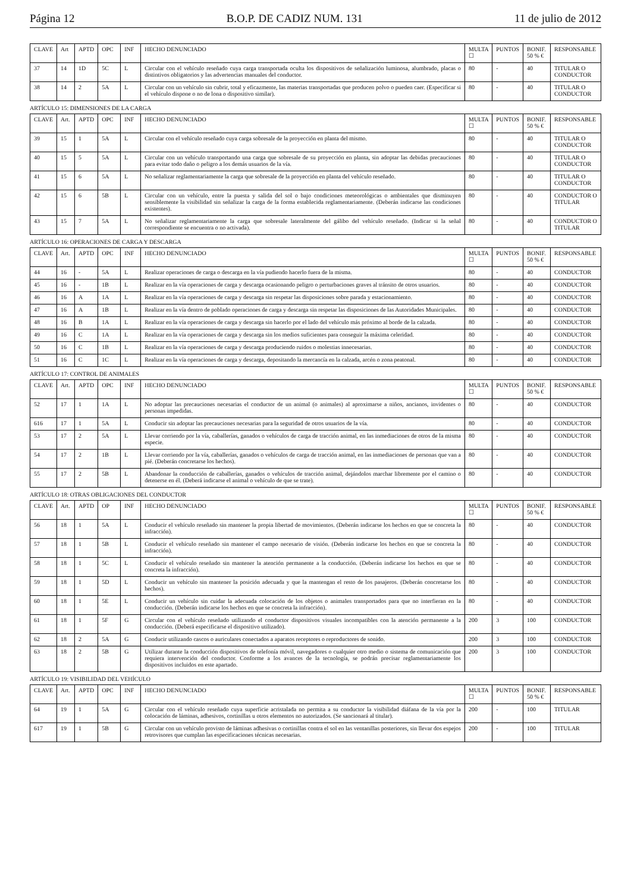Página 12 B.O.P. DE CADIZ NUM. 131 11 de julio de 2012
| CLAVE | Art | APTD | OPC | INF | HECHO DENUNCIADO | MULTA ☐ | PUNTOS | BONIF. 50 % € | RESPONSABLE |
| --- | --- | --- | --- | --- | --- | --- | --- | --- | --- |
| 37 | 14 | 1D | 5C | L | Circular con el vehículo reseñado cuya carga transportada oculta los dispositivos de señalización luminosa, alumbrado, placas o distintivos obligatorios y las advertencias manuales del conductor. | 80 | - | 40 | TITULAR O CONDUCTOR |
| 38 | 14 | 2 | 5A | L | Circular con un vehículo sin cubrir, total y eficazmente, las materias transportadas que producen polvo o pueden caer. (Especificar si el vehículo dispone o no de lona o dispositivo similar). | 80 | - | 40 | TITULAR O CONDUCTOR |
ARTÍCULO 15: DIMENSIONES DE LA CARGA
| CLAVE | Art. | APTD | OPC | INF | HECHO DENUNCIADO | MULTA ☐ | PUNTOS | BONIF. 50 % € | RESPONSABLE |
| --- | --- | --- | --- | --- | --- | --- | --- | --- | --- |
| 39 | 15 | 1 | 5A | L | Circular con el vehículo reseñado cuya carga sobresale de la proyección en planta del mismo. | 80 | - | 40 | TITULAR O CONDUCTOR |
| 40 | 15 | 5 | 5A | L | Circular con un vehículo transportando una carga que sobresale de su proyección en planta, sin adoptar las debidas precauciones para evitar todo daño o peligro a los demás usuarios de la vía. | 80 | - | 40 | TITULAR O CONDUCTOR |
| 41 | 15 | 6 | 5A | L | No señalizar reglamentariamente la carga que sobresale de la proyección en planta del vehículo reseñado. | 80 | - | 40 | TITULAR O CONDUCTOR |
| 42 | 15 | 6 | 5B | L | Circular con un vehículo, entre la puesta y salida del sol o bajo condiciones meteorológicas o ambientales que disminuyen sensiblemente la visibilidad sin señalizar la carga de la forma establecida reglamentariamente. (Deberán indicarse las condiciones existentes). | 80 | - | 40 | CONDUCTOR O TITULAR |
| 43 | 15 | 7 | 5A | L | No señalizar reglamentariamente la carga que sobresale lateralmente del gálibo del vehículo reseñado. (Indicar si la señal correspondiente se encuentra o no activada). | 80 | - | 40 | CONDUCTOR O TITULAR |
ARTÍCULO 16: OPERACIONES DE CARGA Y DESCARGA
| CLAVE | Art. | APTD | OPC | INF | HECHO DENUNCIADO | MULTA ☐ | PUNTOS | BONIF. 50 % € | RESPONSABLE |
| --- | --- | --- | --- | --- | --- | --- | --- | --- | --- |
| 44 | 16 | - | 5A | L | Realizar operaciones de carga o descarga en la vía pudiendo hacerlo fuera de la misma. | 80 | - | 40 | CONDUCTOR |
| 45 | 16 | - | 1B | L | Realizar en la vía operaciones de carga y descarga ocasionando peligro o perturbaciones graves al tránsito de otros usuarios. | 80 | - | 40 | CONDUCTOR |
| 46 | 16 | A | 1A | L | Realizar en la vía operaciones de carga y descarga sin respetar las disposiciones sobre parada y estacionamiento. | 80 | - | 40 | CONDUCTOR |
| 47 | 16 | A | 1B | L | Realizar en la vía dentro de poblado operaciones de carga y descarga sin respetar las disposiciones de las Autoridades Municipales. | 80 | - | 40 | CONDUCTOR |
| 48 | 16 | B | 1A | L | Realizar en la vía operaciones de carga y descarga sin hacerlo por el lado del vehículo más próximo al borde de la calzada. | 80 | - | 40 | CONDUCTOR |
| 49 | 16 | C | 1A | L | Realizar en la vía operaciones de carga y descarga sin los medios suficientes para conseguir la máxima celeridad. | 80 | - | 40 | CONDUCTOR |
| 50 | 16 | C | 1B | L | Realizar en la vía operaciones de carga y descarga produciendo ruidos o molestias innecesarias. | 80 | - | 40 | CONDUCTOR |
| 51 | 16 | C | 1C | L | Realizar en la vía operaciones de carga y descarga, depositando la mercancía en la calzada, arcén o zona peatonal. | 80 | - | 40 | CONDUCTOR |
ARTÍCULO 17: CONTROL DE ANIMALES
| CLAVE | Art. | APTD | OPC | INF | HECHO DENUNCIADO | MULTA ☐ | PUNTOS | BONIF. 50 % € | RESPONSABLE |
| --- | --- | --- | --- | --- | --- | --- | --- | --- | --- |
| 52 | 17 | 1 | 1A | L | No adoptar las precauciones necesarias el conductor de un animal (o animales) al aproximarse a niños, ancianos, invidentes o personas impedidas. | 80 | - | 40 | CONDUCTOR |
| 616 | 17 | 1 | 5A | L | Conducir sin adoptar las precauciones necesarias para la seguridad de otros usuarios de la vía. | 80 | - | 40 | CONDUCTOR |
| 53 | 17 | 2 | 5A | L | Llevar corriendo por la vía, caballerías, ganados o vehículos de carga de tracción animal, en las inmediaciones de otros de la misma especie. | 80 | - | 40 | CONDUCTOR |
| 54 | 17 | 2 | 1B | L | Llevar corriendo por la vía, caballerías, ganados o vehículos de carga de tracción animal, en las inmediaciones de personas que van a pié. (Deberán concretarse los hechos). | 80 | - | 40 | CONDUCTOR |
| 55 | 17 | 2 | 5B | L | Abandonar la conducción de caballerías, ganados o vehículos de tracción animal, dejándolos marchar libremente por el camino o detenerse en él. (Deberá indicarse el animal o vehículo de que se trate). | 80 | - | 40 | CONDUCTOR |
ARTÍCULO 18: OTRAS OBLIGACIONES DEL CONDUCTOR
| CLAVE | Art. | APTD | OP | INF | HECHO DENUNCIADO | MULTA ☐ | PUNTOS | BONIF. 50 % € | RESPONSABLE |
| --- | --- | --- | --- | --- | --- | --- | --- | --- | --- |
| 56 | 18 | 1 | 5A | L | Conducir el vehículo reseñado sin mantener la propia libertad de movimientos. (Deberán indicarse los hechos en que se concreta la infracción). | 80 | - | 40 | CONDUCTOR |
| 57 | 18 | 1 | 5B | L | Conducir el vehículo reseñado sin mantener el campo necesario de visión. (Deberán indicarse los hechos en que se concreta la infracción). | 80 | - | 40 | CONDUCTOR |
| 58 | 18 | 1 | 5C | L | Conducir el vehículo reseñado sin mantener la atención permanente a la conducción. (Deberán indicarse los hechos en que se concreta la infracción). | 80 | - | 40 | CONDUCTOR |
| 59 | 18 | 1 | 5D | L | Conducir un vehículo sin mantener la posición adecuada y que la mantengan el resto de los pasajeros. (Deberán concretarse los hechos). | 80 | - | 40 | CONDUCTOR |
| 60 | 18 | 1 | 5E | L | Conducir un vehículo sin cuidar la adecuada colocación de los objetos o animales transportados para que no interfieran en la conducción. (Deberán indicarse los hechos en que se concreta la infracción). | 80 | - | 40 | CONDUCTOR |
| 61 | 18 | 1 | 5F | G | Circular con el vehículo reseñado utilizando el conductor dispositivos visuales incompatibles con la atención permanente a la conducción. (Deberá especificarse el dispositivo utilizado). | 200 | 3 | 100 | CONDUCTOR |
| 62 | 18 | 2 | 5A | G | Conducir utilizando cascos o auriculares conectados a aparatos receptores o reproductores de sonido. | 200 | 3 | 100 | CONDUCTOR |
| 63 | 18 | 2 | 5B | G | Utilizar durante la conducción dispositivos de telefonía móvil, navegadores o cualquier otro medio o sistema de comunicación que requiera intervención del conductor. Conforme a los avances de la tecnología, se podrán precisar reglamentariamente los dispositivos incluidos en este apartado. | 200 | 3 | 100 | CONDUCTOR |
ARTÍCULO 19: VISIBILIDAD DEL VEHÍCULO
| CLAVE | Art. | APTD | OPC | INF | HECHO DENUNCIADO | MULTA ☐ | PUNTOS | BONIF. 50 % € | RESPONSABLE |
| --- | --- | --- | --- | --- | --- | --- | --- | --- | --- |
| 64 | 19 | 1 | 5A | G | Circular con el vehículo reseñado cuya superficie acristalada no permita a su conductor la visibilidad diáfana de la vía por la colocación de láminas, adhesivos, cortinillas u otros elementos no autorizados. (Se sancionará al titular). | 200 | - | 100 | TITULAR |
| 617 | 19 | 1 | 5B | G | Circular con un vehículo provisto de láminas adhesivas o cortinillas contra el sol en las ventanillas posteriores, sin llevar dos espejos retrovisores que cumplan las especificaciones técnicas necesarias. | 200 | - | 100 | TITULAR |